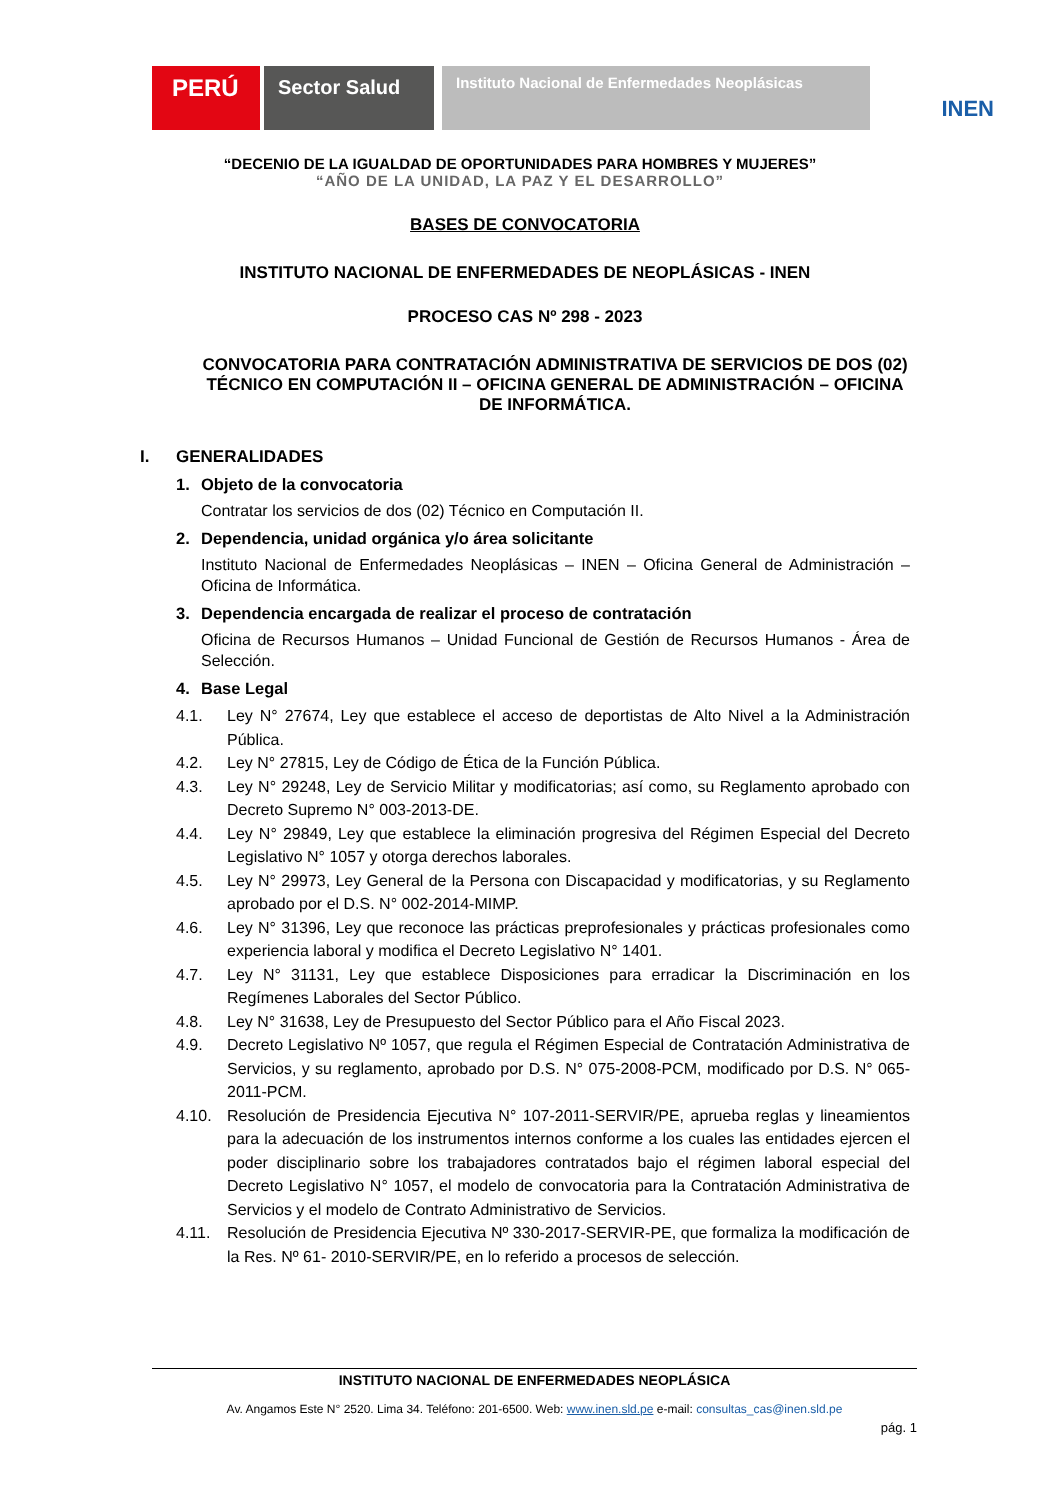PERÚ
Sector Salud
Instituto Nacional de Enfermedades Neoplásicas
INEN
“DECENIO DE LA IGUALDAD DE OPORTUNIDADES PARA HOMBRES Y MUJERES”
“AÑO DE LA UNIDAD, LA PAZ Y EL DESARROLLO”
BASES DE CONVOCATORIA
INSTITUTO NACIONAL DE ENFERMEDADES DE NEOPLÁSICAS - INEN
PROCESO CAS Nº 298 - 2023
CONVOCATORIA PARA CONTRATACIÓN ADMINISTRATIVA DE SERVICIOS DE DOS (02) TÉCNICO EN COMPUTACIÓN II – OFICINA GENERAL DE ADMINISTRACIÓN – OFICINA DE INFORMÁTICA.
I. GENERALIDADES
1. Objeto de la convocatoria
Contratar los servicios de dos (02) Técnico en Computación II.
2. Dependencia, unidad orgánica y/o área solicitante
Instituto Nacional de Enfermedades Neoplásicas – INEN – Oficina General de Administración – Oficina de Informática.
3. Dependencia encargada de realizar el proceso de contratación
Oficina de Recursos Humanos – Unidad Funcional de Gestión de Recursos Humanos - Área de Selección.
4. Base Legal
4.1. Ley N° 27674, Ley que establece el acceso de deportistas de Alto Nivel a la Administración Pública.
4.2. Ley N° 27815, Ley de Código de Ética de la Función Pública.
4.3. Ley N° 29248, Ley de Servicio Militar y modificatorias; así como, su Reglamento aprobado con Decreto Supremo N° 003-2013-DE.
4.4. Ley N° 29849, Ley que establece la eliminación progresiva del Régimen Especial del Decreto Legislativo N° 1057 y otorga derechos laborales.
4.5. Ley N° 29973, Ley General de la Persona con Discapacidad y modificatorias, y su Reglamento aprobado por el D.S. N° 002-2014-MIMP.
4.6. Ley N° 31396, Ley que reconoce las prácticas preprofesionales y prácticas profesionales como experiencia laboral y modifica el Decreto Legislativo N° 1401.
4.7. Ley N° 31131, Ley que establece Disposiciones para erradicar la Discriminación en los Regímenes Laborales del Sector Público.
4.8. Ley N° 31638, Ley de Presupuesto del Sector Público para el Año Fiscal 2023.
4.9. Decreto Legislativo Nº 1057, que regula el Régimen Especial de Contratación Administrativa de Servicios, y su reglamento, aprobado por D.S. N° 075-2008-PCM, modificado por D.S. N° 065-2011-PCM.
4.10. Resolución de Presidencia Ejecutiva N° 107-2011-SERVIR/PE, aprueba reglas y lineamientos para la adecuación de los instrumentos internos conforme a los cuales las entidades ejercen el poder disciplinario sobre los trabajadores contratados bajo el régimen laboral especial del Decreto Legislativo N° 1057, el modelo de convocatoria para la Contratación Administrativa de Servicios y el modelo de Contrato Administrativo de Servicios.
4.11. Resolución de Presidencia Ejecutiva Nº 330-2017-SERVIR-PE, que formaliza la modificación de la Res. Nº 61- 2010-SERVIR/PE, en lo referido a procesos de selección.
INSTITUTO NACIONAL DE ENFERMEDADES NEOPLÁSICA
Av. Angamos Este N° 2520. Lima 34. Teléfono: 201-6500. Web: www.inen.sld.pe e-mail: consultas_cas@inen.sld.pe
pág. 1